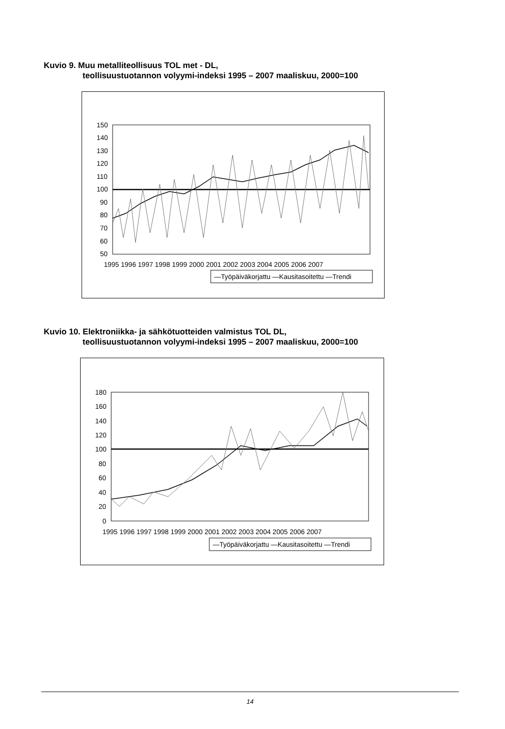Kuvio 9. Muu metalliteollisuus TOL met - DL,
teollisuustuotannon volyymi-indeksi 1995 – 2007 maaliskuu, 2000=100
150
140
130
120
110
100
90
80
70
60
50
1995 1996 1997 1998 1999 2000 2001 2002 2003 2004 2005 2006 2007
—Työpäiväkorjattu —Kausitasoitettu —Trendi
Kuvio 10. Elektroniikka- ja sähkötuotteiden valmistus TOL DL,
teollisuustuotannon volyymi-indeksi 1995 – 2007 maaliskuu, 2000=100
180
160
140
120
100
80
60
40
20
0
1995 1996 1997 1998 1999 2000 2001 2002 2003 2004 2005 2006 2007
—Työpäiväkorjattu —Kausitasoitettu —Trendi
14